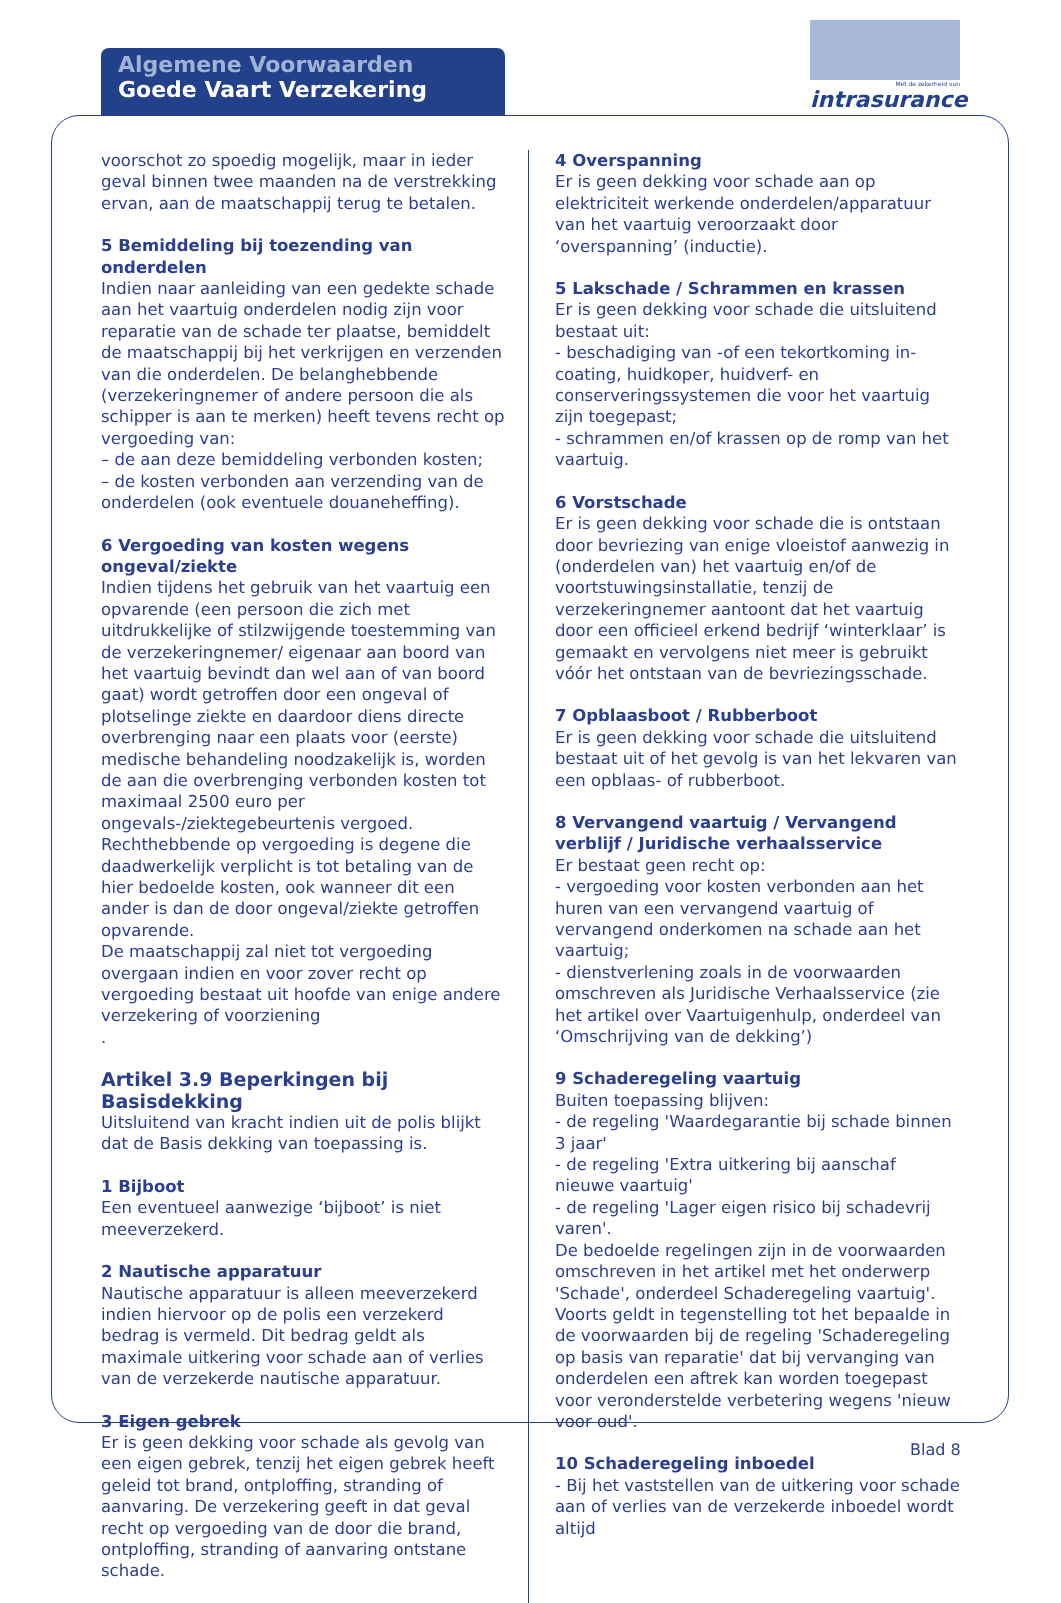Algemene Voorwaarden
Goede Vaart Verzekering
Met de zekerheid van
intrasurance
voorschot zo spoedig mogelijk, maar in ieder geval binnen twee maanden na de verstrekking ervan, aan de maatschappij terug te betalen.
5 Bemiddeling bij toezending van onderdelen
Indien naar aanleiding van een gedekte schade aan het vaartuig onderdelen nodig zijn voor reparatie van de schade ter plaatse, bemiddelt de maatschappij bij het verkrijgen en verzenden van die onderdelen. De belanghebbende (verzekeringnemer of andere persoon die als schipper is aan te merken) heeft tevens recht op vergoeding van:
– de aan deze bemiddeling verbonden kosten;
– de kosten verbonden aan verzending van de onderdelen (ook eventuele douaneheffing).
6 Vergoeding van kosten wegens ongeval/ziekte
Indien tijdens het gebruik van het vaartuig een opvarende (een persoon die zich met uitdrukkelijke of stilzwijgende toestemming van de verzekeringnemer/ eigenaar aan boord van het vaartuig bevindt dan wel aan of van boord gaat) wordt getroffen door een ongeval of plotselinge ziekte en daardoor diens directe overbrenging naar een plaats voor (eerste) medische behandeling noodzakelijk is, worden de aan die overbrenging verbonden kosten tot maximaal 2500 euro per ongevals-/ziektegebeurtenis vergoed.
Rechthebbende op vergoeding is degene die daadwerkelijk verplicht is tot betaling van de hier bedoelde kosten, ook wanneer dit een ander is dan de door ongeval/ziekte getroffen opvarende.
De maatschappij zal niet tot vergoeding overgaan indien en voor zover recht op vergoeding bestaat uit hoofde van enige andere verzekering of voorziening
.
Artikel 3.9 Beperkingen bij Basisdekking
Uitsluitend van kracht indien uit de polis blijkt dat de Basis dekking van toepassing is.
1 Bijboot
Een eventueel aanwezige ‘bijboot’ is niet meeverzekerd.
2 Nautische apparatuur
Nautische apparatuur is alleen meeverzekerd indien hiervoor op de polis een verzekerd bedrag is vermeld. Dit bedrag geldt als maximale uitkering voor schade aan of verlies van de verzekerde nautische apparatuur.
3 Eigen gebrek
Er is geen dekking voor schade als gevolg van een eigen gebrek, tenzij het eigen gebrek heeft geleid tot brand, ontploffing, stranding of aanvaring. De verzekering geeft in dat geval recht op vergoeding van de door die brand, ontploffing, stranding of aanvaring ontstane schade.
4 Overspanning
Er is geen dekking voor schade aan op elektriciteit werkende onderdelen/apparatuur van het vaartuig veroorzaakt door ‘overspanning’ (inductie).
5 Lakschade / Schrammen en krassen
Er is geen dekking voor schade die uitsluitend bestaat uit:
- beschadiging van -of een tekortkoming in- coating, huidkoper, huidverf- en conserveringssystemen die voor het vaartuig zijn toegepast;
- schrammen en/of krassen op de romp van het vaartuig.
6 Vorstschade
Er is geen dekking voor schade die is ontstaan door bevriezing van enige vloeistof aanwezig in (onderdelen van) het vaartuig en/of de voortstuwingsinstallatie, tenzij de verzekeringnemer aantoont dat het vaartuig door een officieel erkend bedrijf ‘winterklaar’ is gemaakt en vervolgens niet meer is gebruikt vóór het ontstaan van de bevriezingsschade.
7 Opblaasboot / Rubberboot
Er is geen dekking voor schade die uitsluitend bestaat uit of het gevolg is van het lekvaren van een opblaas- of rubberboot.
8 Vervangend vaartuig / Vervangend verblijf / Juridische verhaalsservice
Er bestaat geen recht op:
- vergoeding voor kosten verbonden aan het huren van een vervangend vaartuig of vervangend onderkomen na schade aan het vaartuig;
- dienstverlening zoals in de voorwaarden omschreven als Juridische Verhaalsservice (zie het artikel over Vaartuigenhulp, onderdeel van ‘Omschrijving van de dekking’)
9 Schaderegeling vaartuig
Buiten toepassing blijven:
- de regeling 'Waardegarantie bij schade binnen 3 jaar'
- de regeling 'Extra uitkering bij aanschaf nieuwe vaartuig'
- de regeling 'Lager eigen risico bij schadevrij varen'.
De bedoelde regelingen zijn in de voorwaarden omschreven in het artikel met het onderwerp 'Schade', onderdeel Schaderegeling vaartuig'.
Voorts geldt in tegenstelling tot het bepaalde in de voorwaarden bij de regeling 'Schaderegeling op basis van reparatie' dat bij vervanging van onderdelen een aftrek kan worden toegepast voor veronderstelde verbetering wegens 'nieuw voor oud'.
10 Schaderegeling inboedel
- Bij het vaststellen van de uitkering voor schade aan of verlies van de verzekerde inboedel wordt altijd
Blad 8